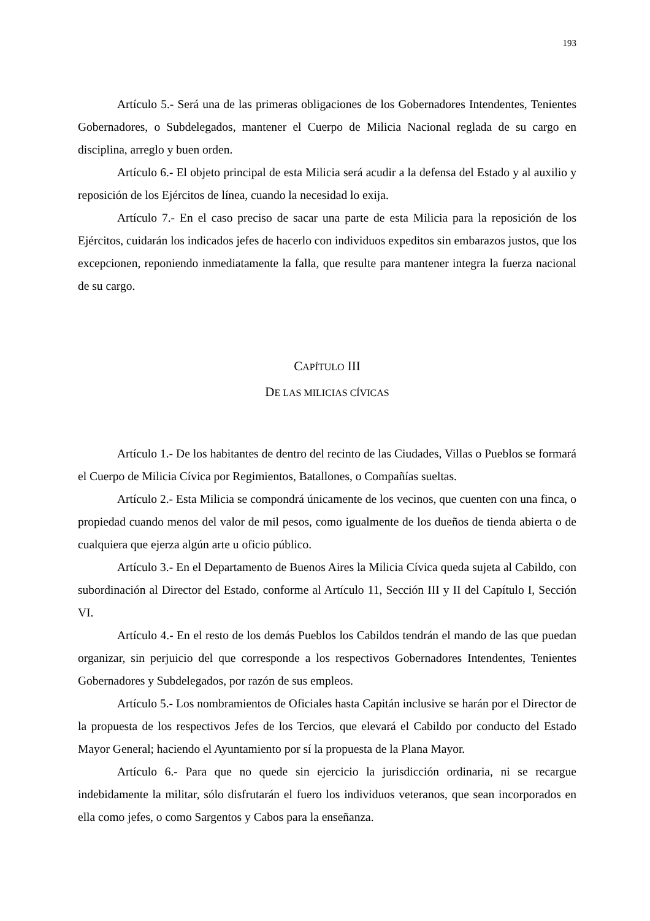193
Artículo 5.- Será una de las primeras obligaciones de los Gobernadores Intendentes, Tenientes Gobernadores, o Subdelegados, mantener el Cuerpo de Milicia Nacional reglada de su cargo en disciplina, arreglo y buen orden.
Artículo 6.- El objeto principal de esta Milicia será acudir a la defensa del Estado y al auxilio y reposición de los Ejércitos de línea, cuando la necesidad lo exija.
Artículo 7.- En el caso preciso de sacar una parte de esta Milicia para la reposición de los Ejércitos, cuidarán los indicados jefes de hacerlo con individuos expeditos sin embarazos justos, que los excepcionen, reponiendo inmediatamente la falla, que resulte para mantener integra la fuerza nacional de su cargo.
CAPÍTULO III
DE LAS MILICIAS CÍVICAS
Artículo 1.- De los habitantes de dentro del recinto de las Ciudades, Villas o Pueblos se formará el Cuerpo de Milicia Cívica por Regimientos, Batallones, o Compañías sueltas.
Artículo 2.- Esta Milicia se compondrá únicamente de los vecinos, que cuenten con una finca, o propiedad cuando menos del valor de mil pesos, como igualmente de los dueños de tienda abierta o de cualquiera que ejerza algún arte u oficio público.
Artículo 3.- En el Departamento de Buenos Aires la Milicia Cívica queda sujeta al Cabildo, con subordinación al Director del Estado, conforme al Artículo 11, Sección III y II del Capítulo I, Sección VI.
Artículo 4.- En el resto de los demás Pueblos los Cabildos tendrán el mando de las que puedan organizar, sin perjuicio del que corresponde a los respectivos Gobernadores Intendentes, Tenientes Gobernadores y Subdelegados, por razón de sus empleos.
Artículo 5.- Los nombramientos de Oficiales hasta Capitán inclusive se harán por el Director de la propuesta de los respectivos Jefes de los Tercios, que elevará el Cabildo por conducto del Estado Mayor General; haciendo el Ayuntamiento por sí la propuesta de la Plana Mayor.
Artículo 6.- Para que no quede sin ejercicio la jurisdicción ordinaria, ni se recargue indebidamente la militar, sólo disfrutarán el fuero los individuos veteranos, que sean incorporados en ella como jefes, o como Sargentos y Cabos para la enseñanza.